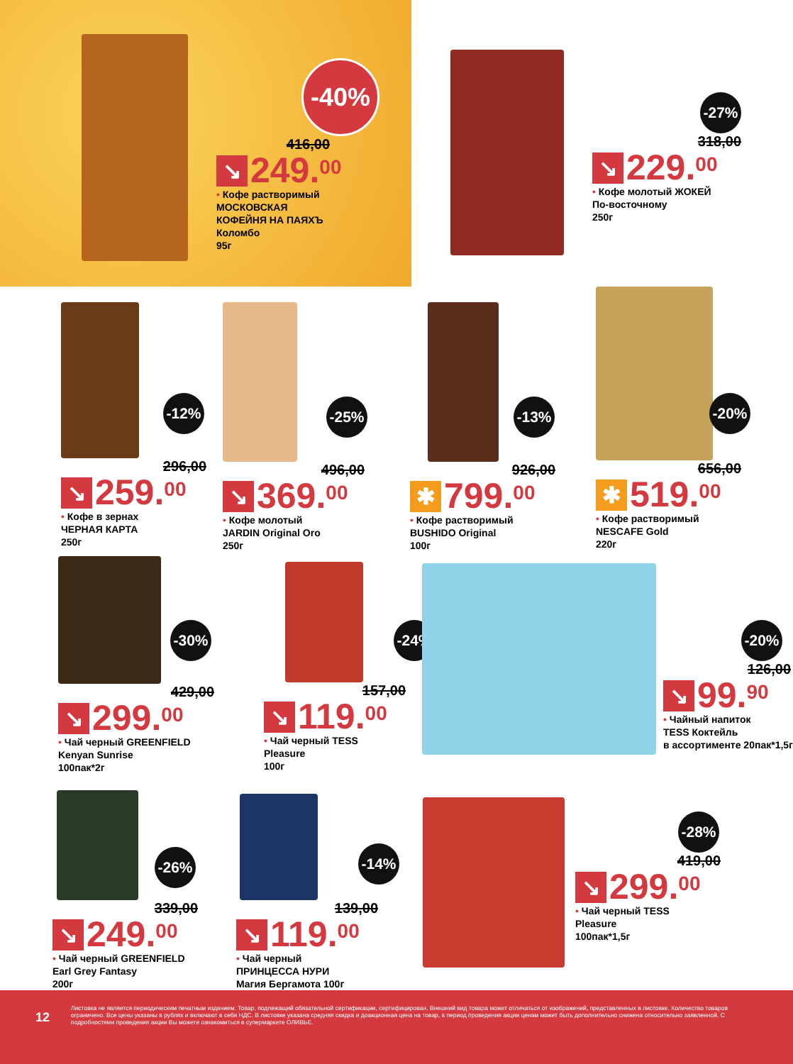-40%
416,00
↘ 249.<sup>00</sup>
• Кофе растворимый
МОСКОВСКАЯ
КОФЕЙНЯ НА ПАЯХЪ
Коломбо
95г
-27%
318,00
↘ 229.<sup>00</sup>
• Кофе молотый ЖОКЕЙ
По-восточному
250г
-12%
296,00
↘ 259.<sup>00</sup>
• Кофе в зернах
ЧЕРНАЯ КАРТА
250г
-25%
496,00
↘ 369.<sup>00</sup>
• Кофе молотый
JARDIN Original Oro
250г
-13%
926,00
✱ 799.<sup>00</sup>
• Кофе растворимый
BUSHIDO Original
100г
-20%
656,00
✱ 519.<sup>00</sup>
• Кофе растворимый
NESCAFE Gold
220г
-30%
429,00
↘ 299.<sup>00</sup>
• Чай черный GREENFIELD
Kenyan Sunrise
100пак*2г
-24%
157,00
↘ 119.<sup>00</sup>
• Чай черный TESS
Pleasure
100г
-20%
126,00
↘ 99.<sup>90</sup>
• Чайный напиток
TESS Коктейль
в ассортименте 20пак*1,5г
-26%
339,00
↘ 249.<sup>00</sup>
• Чай черный GREENFIELD
Earl Grey Fantasy
200г
-14%
139,00
↘ 119.<sup>00</sup>
• Чай черный
ПРИНЦЕССА НУРИ
Магия Бергамота 100г
-28%
419,00
↘ 299.<sup>00</sup>
• Чай черный TESS
Pleasure
100пак*1,5г
12
Листовка не является периодическим печатным изданием. Товар, подлежащий обязательной сертификации, сертифицирован. Внешний вид товара может отличаться от изображений, представленных в листовке. Количество товаров ограничено. Все цены указаны в рублях и включают в себя НДС. В листовке указана средняя скидка и доакционная цена на товар, в период проведения акции ценам может быть дополнительно снижена относительно заявленной. С подробностями проведения акции Вы можете ознакомиться в супермаркете ОЛИВЬЕ.